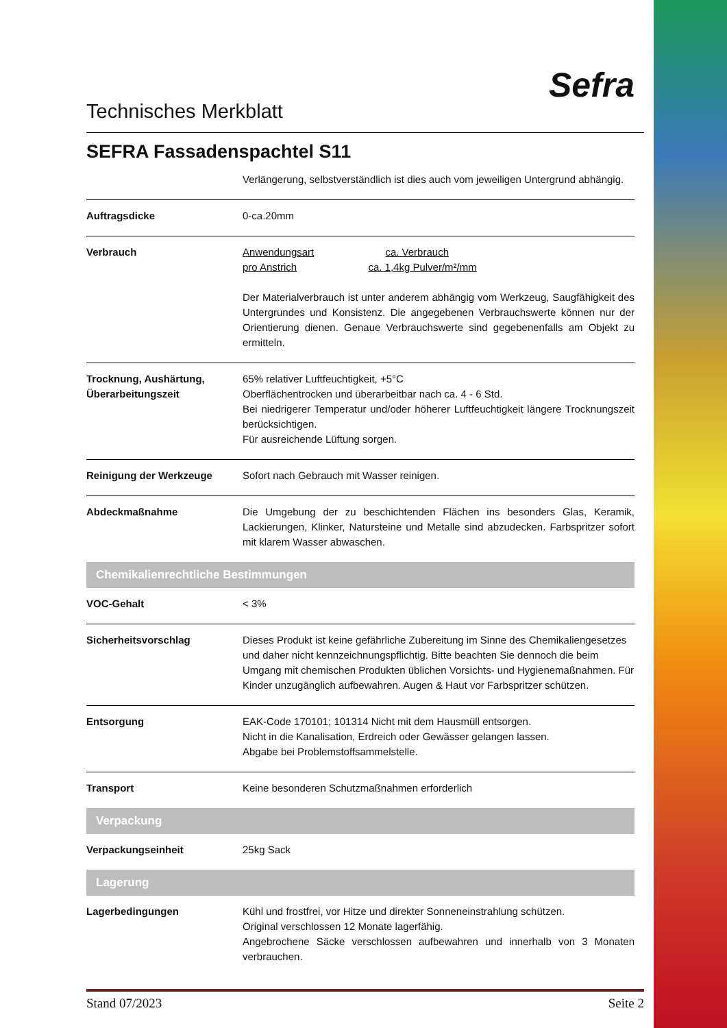Technisches Merkblatt
Sefra
SEFRA Fassadenspachtel S11
| | Verlängerung, selbstverständlich ist dies auch vom jeweiligen Untergrund abhängig. |
| Auftragsdicke | 0-ca.20mm |
| Verbrauch | Anwendungsart ca. Verbrauch pro Anstrich ca. 1,4kg Pulver/m²/mm Der Materialverbrauch ist unter anderem abhängig vom Werkzeug, Saugfähigkeit des Untergrundes und Konsistenz. Die angegebenen Verbrauchswerte können nur der Orientierung dienen. Genaue Verbrauchswerte sind gegebenenfalls am Objekt zu ermitteln. |
| Trocknung, Aushärtung, Überarbeitungszeit | 65% relativer Luftfeuchtigkeit, +5°C Oberflächentrocken und überarbeitbar nach ca. 4 - 6 Std. Bei niedrigerer Temperatur und/oder höherer Luftfeuchtigkeit längere Trocknungszeit berücksichtigen. Für ausreichende Lüftung sorgen. |
| Reinigung der Werkzeuge | Sofort nach Gebrauch mit Wasser reinigen. |
| Abdeckmaßnahme | Die Umgebung der zu beschichtenden Flächen ins besonders Glas, Keramik, Lackierungen, Klinker, Natursteine und Metalle sind abzudecken. Farbspritzer sofort mit klarem Wasser abwaschen. |
| Chemikalienrechtliche Bestimmungen | |
| VOC-Gehalt | < 3% |
| Sicherheitsvorschlag | Dieses Produkt ist keine gefährliche Zubereitung im Sinne des Chemikaliengesetzes und daher nicht kennzeichnungspflichtig. Bitte beachten Sie dennoch die beim Umgang mit chemischen Produkten üblichen Vorsichts- und Hygienemaßnahmen. Für Kinder unzugänglich aufbewahren. Augen & Haut vor Farbspritzer schützen. |
| Entsorgung | EAK-Code 170101; 101314 Nicht mit dem Hausmüll entsorgen. Nicht in die Kanalisation, Erdreich oder Gewässer gelangen lassen. Abgabe bei Problemstoffsammelstelle. |
| Transport | Keine besonderen Schutzmaßnahmen erforderlich |
| Verpackung | |
| Verpackungseinheit | 25kg Sack |
| Lagerung | |
| Lagerbedingungen | Kühl und frostfrei, vor Hitze und direkter Sonneneinstrahlung schützen. Original verschlossen 12 Monate lagerfähig. Angebrochene Säcke verschlossen aufbewahren und innerhalb von 3 Monaten verbrauchen. |
Stand 07/2023 Seite 2